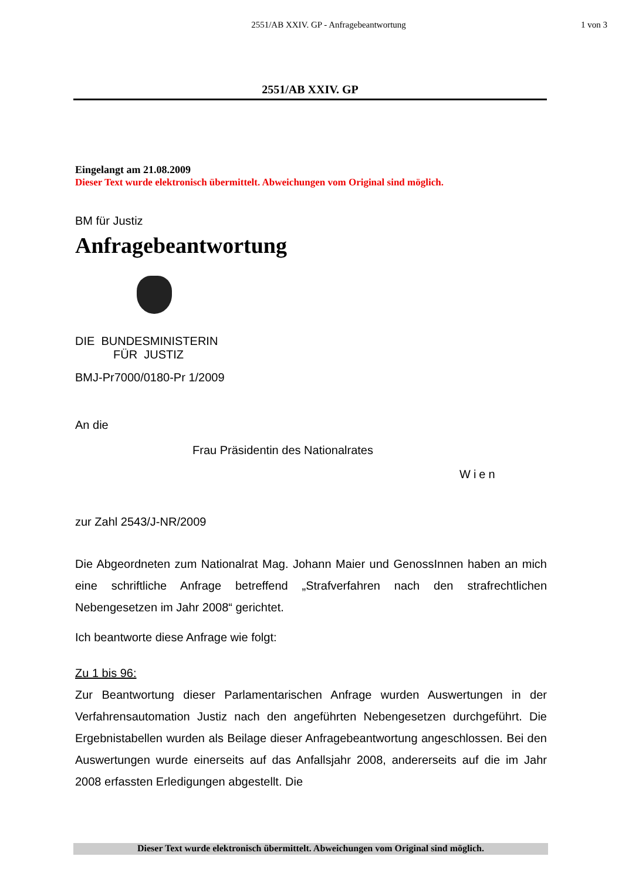2551/AB XXIV. GP - Anfragebeantwortung
1 von 3
2551/AB XXIV. GP
Eingelangt am 21.08.2009
Dieser Text wurde elektronisch übermittelt. Abweichungen vom Original sind möglich.
BM für Justiz
Anfragebeantwortung
DIE BUNDESMINISTERIN
FÜR JUSTIZ
BMJ-Pr7000/0180-Pr 1/2009
An die
Frau Präsidentin des Nationalrates
Wien
zur Zahl 2543/J-NR/2009
Die Abgeordneten zum Nationalrat Mag. Johann Maier und GenossInnen haben an mich eine schriftliche Anfrage betreffend „Strafverfahren nach den strafrechtlichen Nebengesetzen im Jahr 2008“ gerichtet.
Ich beantworte diese Anfrage wie folgt:
Zu 1 bis 96:
Zur Beantwortung dieser Parlamentarischen Anfrage wurden Auswertungen in der Verfahrensautomation Justiz nach den angeführten Nebengesetzen durchgeführt. Die Ergebnistabellen wurden als Beilage dieser Anfragebeantwortung angeschlossen. Bei den Auswertungen wurde einerseits auf das Anfallsjahr 2008, andererseits auf die im Jahr 2008 erfassten Erledigungen abgestellt. Die
Dieser Text wurde elektronisch übermittelt. Abweichungen vom Original sind möglich.